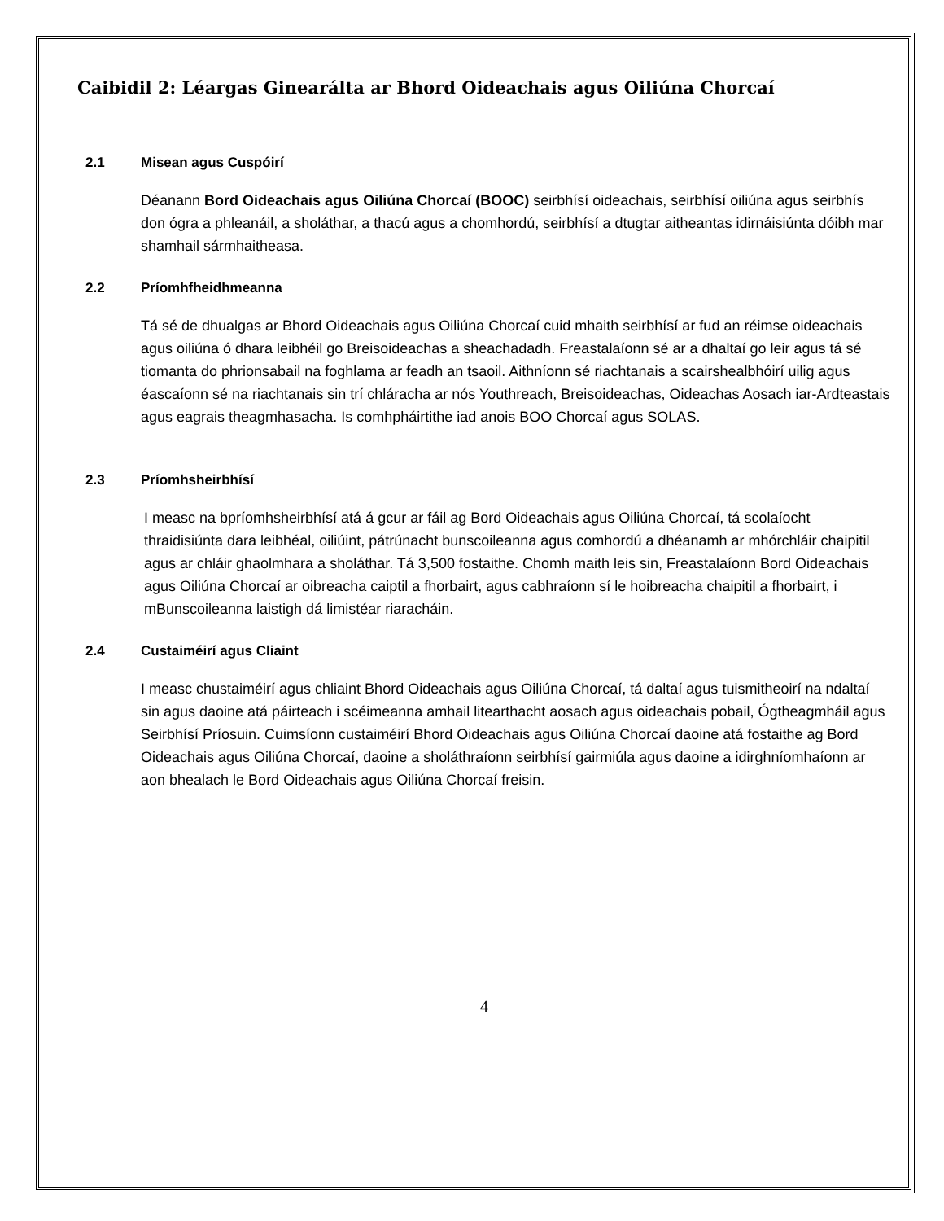Caibidil 2: Léargas Ginearálta ar Bhord Oideachais agus Oiliúna Chorcaí
2.1 Misean agus Cuspóirí
Déanann Bord Oideachais agus Oiliúna Chorcaí (BOOC) seirbhísí oideachais, seirbhísí oiliúna agus seirbhís don ógra a phleanáil, a sholáthar, a thacú agus a chomhordú, seirbhísí a dtugtar aitheantas idirnáisiúnta dóibh mar shamhail sármhaitheasa.
2.2 Príomhfheidhmeanna
Tá sé de dhualgas ar Bhord Oideachais agus Oiliúna Chorcaí cuid mhaith seirbhísí ar fud an réimse oideachais agus oiliúna ó dhara leibhéil go Breisoideachas a sheachadadh. Freastalaíonn sé ar a dhaltaí go leir agus tá sé tiomanta do phrionsabail na foghlama ar feadh an tsaoil. Aithníonn sé riachtanais a scairshealbhóirí uilig agus éascaíonn sé na riachtanais sin trí chláracha ar nós Youthreach, Breisoideachas, Oideachas Aosach iar-Ardteastais agus eagrais theagmhasacha. Is comhpháirtithe iad anois BOO Chorcaí agus SOLAS.
2.3 Príomhsheirbhísí
I measc na bpríomhsheirbhísí atá á gcur ar fáil ag Bord Oideachais agus Oiliúna Chorcaí, tá scolaíocht thraidisiúnta dara leibhéal, oiliúint, pátrúnacht bunscoileanna agus comhordú a dhéanamh ar mhórchláir chaipitil agus ar chláir ghaolmhara a sholáthar. Tá 3,500 fostaithe. Chomh maith leis sin, Freastalaíonn Bord Oideachais agus Oiliúna Chorcaí ar oibreacha caiptil a fhorbairt, agus cabhraíonn sí le hoibreacha chaipitil a fhorbairt, i mBunscoileanna laistigh dá limistéar riaracháin.
2.4 Custaiméirí agus Cliaint
I measc chustaiméirí agus chliaint Bhord Oideachais agus Oiliúna Chorcaí, tá daltaí agus tuismitheoirí na ndaltaí sin agus daoine atá páirteach i scéimeanna amhail litearthacht aosach agus oideachais pobail, Ógtheagmháil agus Seirbhísí Príosuin. Cuimsíonn custaiméirí Bhord Oideachais agus Oiliúna Chorcaí daoine atá fostaithe ag Bord Oideachais agus Oiliúna Chorcaí, daoine a sholáthraíonn seirbhísí gairmiúla agus daoine a idirghníomhaíonn ar aon bhealach le Bord Oideachais agus Oiliúna Chorcaí freisin.
4